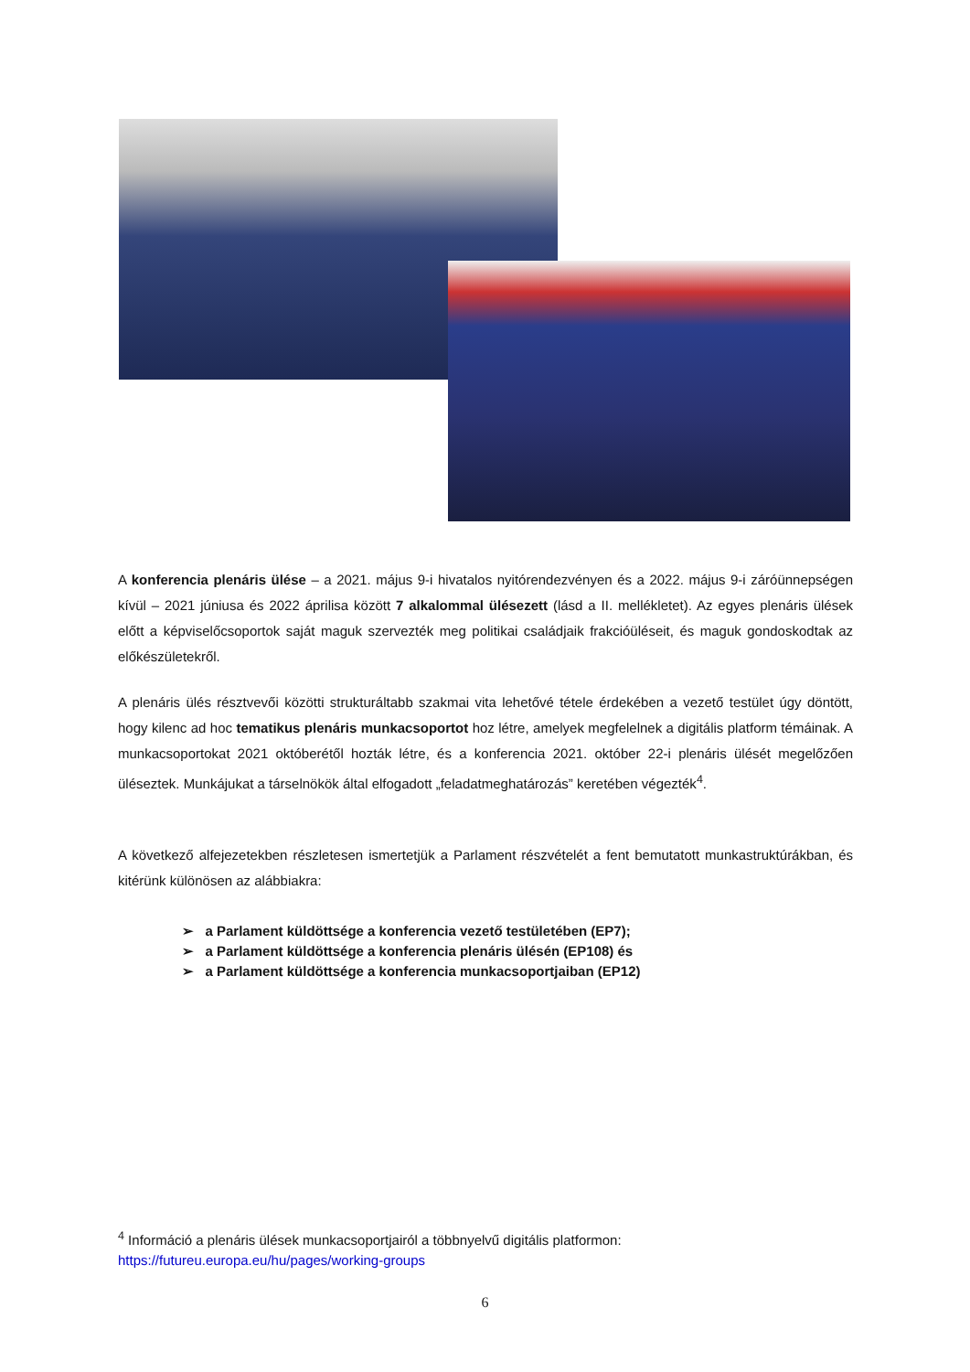A konferencia plenáris ülése – a 2021. május 9-i hivatalos nyitórendezvényen és a 2022. május 9-i záróünnepségen kívül – 2021 júniusa és 2022 áprilisa között 7 alkalommal ülésezett (lásd a II. mellékletet). Az egyes plenáris ülések előtt a képviselőcsoportok saját maguk szervezték meg politikai családjaik frakcióüléseit, és maguk gondoskodtak az előkészületekről.
A plenáris ülés résztvevői közötti strukturáltabb szakmai vita lehetővé tétele érdekében a vezető testület úgy döntött, hogy kilenc ad hoc tematikus plenáris munkacsoportot hoz létre, amelyek megfelelnek a digitális platform témáinak. A munkacsoportokat 2021 októberétől hozták létre, és a konferencia 2021. október 22-i plenáris ülését megelőzően üléseztek. Munkájukat a társelnökök által elfogadott „feladatmeghatározás” keretében végezték<sup>4</sup>.
A következő alfejezetekben részletesen ismertetjük a Parlament részvételét a fent bemutatott munkastruktúrákban, és kitérünk különösen az alábbiakra:
➢ a Parlament küldöttsége a konferencia vezető testületében (EP7);
➢ a Parlament küldöttsége a konferencia plenáris ülésén (EP108) és
➢ a Parlament küldöttsége a konferencia munkacsoportjaiban (EP12)
<sup>4</sup> Információ a plenáris ülések munkacsoportjairól a többnyelvű digitális platformon: https://futureu.europa.eu/hu/pages/working-groups
6